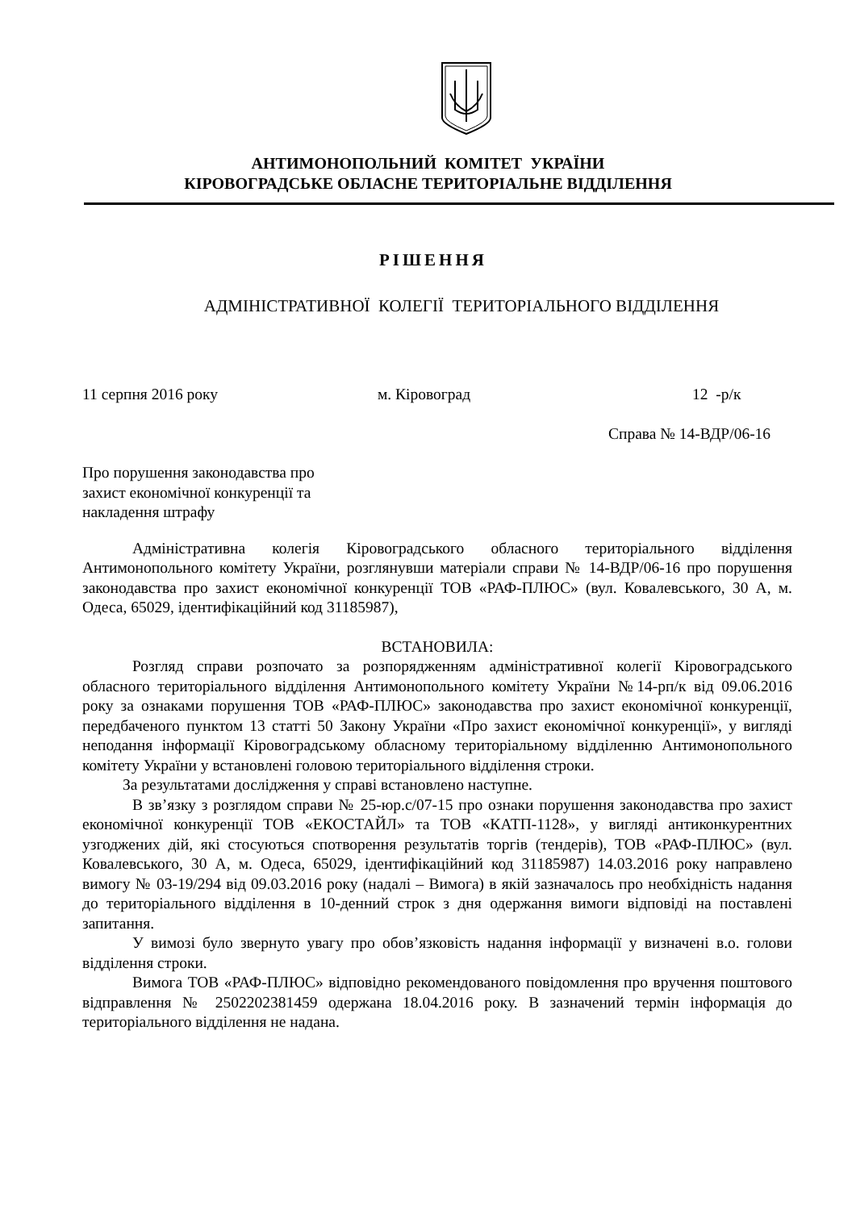АНТИМОНОПОЛЬНИЙ КОМІТЕТ УКРАЇНИ
КІРОВОГРАДСЬКЕ ОБЛАСНЕ ТЕРИТОРІАЛЬНЕ ВІДДІЛЕННЯ
РІШЕННЯ
АДМІНІСТРАТИВНОЇ КОЛЕГІЇ ТЕРИТОРІАЛЬНОГО ВІДДІЛЕННЯ
11 серпня 2016 року м. Кіровоград 12 -р/к
Справа № 14-ВДР/06-16
Про порушення законодавства про
захист економічної конкуренції та
накладення штрафу
Адміністративна колегія Кіровоградського обласного територіального відділення Антимонопольного комітету України, розглянувши матеріали справи № 14-ВДР/06-16 про порушення законодавства про захист економічної конкуренції ТОВ «РАФ-ПЛЮС» (вул. Ковалевського, 30 А, м. Одеса, 65029, ідентифікаційний код 31185987),
ВСТАНОВИЛА:
Розгляд справи розпочато за розпорядженням адміністративної колегії Кіровоградського обласного територіального відділення Антимонопольного комітету України №14-рп/к від 09.06.2016 року за ознаками порушення ТОВ «РАФ-ПЛЮС» законодавства про захист економічної конкуренції, передбаченого пунктом 13 статті 50 Закону України «Про захист економічної конкуренції», у вигляді неподання інформації Кіровоградському обласному територіальному відділенню Антимонопольного комітету України у встановлені головою територіального відділення строки.
За результатами дослідження у справі встановлено наступне.
В зв’язку з розглядом справи № 25-юр.с/07-15 про ознаки порушення законодавства про захист економічної конкуренції ТОВ «ЕКОСТАЙЛ» та ТОВ «КАТП-1128», у вигляді антиконкурентних узгоджених дій, які стосуються спотворення результатів торгів (тендерів), ТОВ «РАФ-ПЛЮС» (вул. Ковалевського, 30 А, м. Одеса, 65029, ідентифікаційний код 31185987) 14.03.2016 року направлено вимогу № 03-19/294 від 09.03.2016 року (надалі – Вимога) в якій зазначалось про необхідність надання до територіального відділення в 10-денний строк з дня одержання вимоги відповіді на поставлені запитання.
У вимозі було звернуто увагу про обов’язковість надання інформації у визначені в.о. голови відділення строки.
Вимога ТОВ «РАФ-ПЛЮС» відповідно рекомендованого повідомлення про вручення поштового відправлення № 2502202381459 одержана 18.04.2016 року. В зазначений термін інформація до територіального відділення не надана.